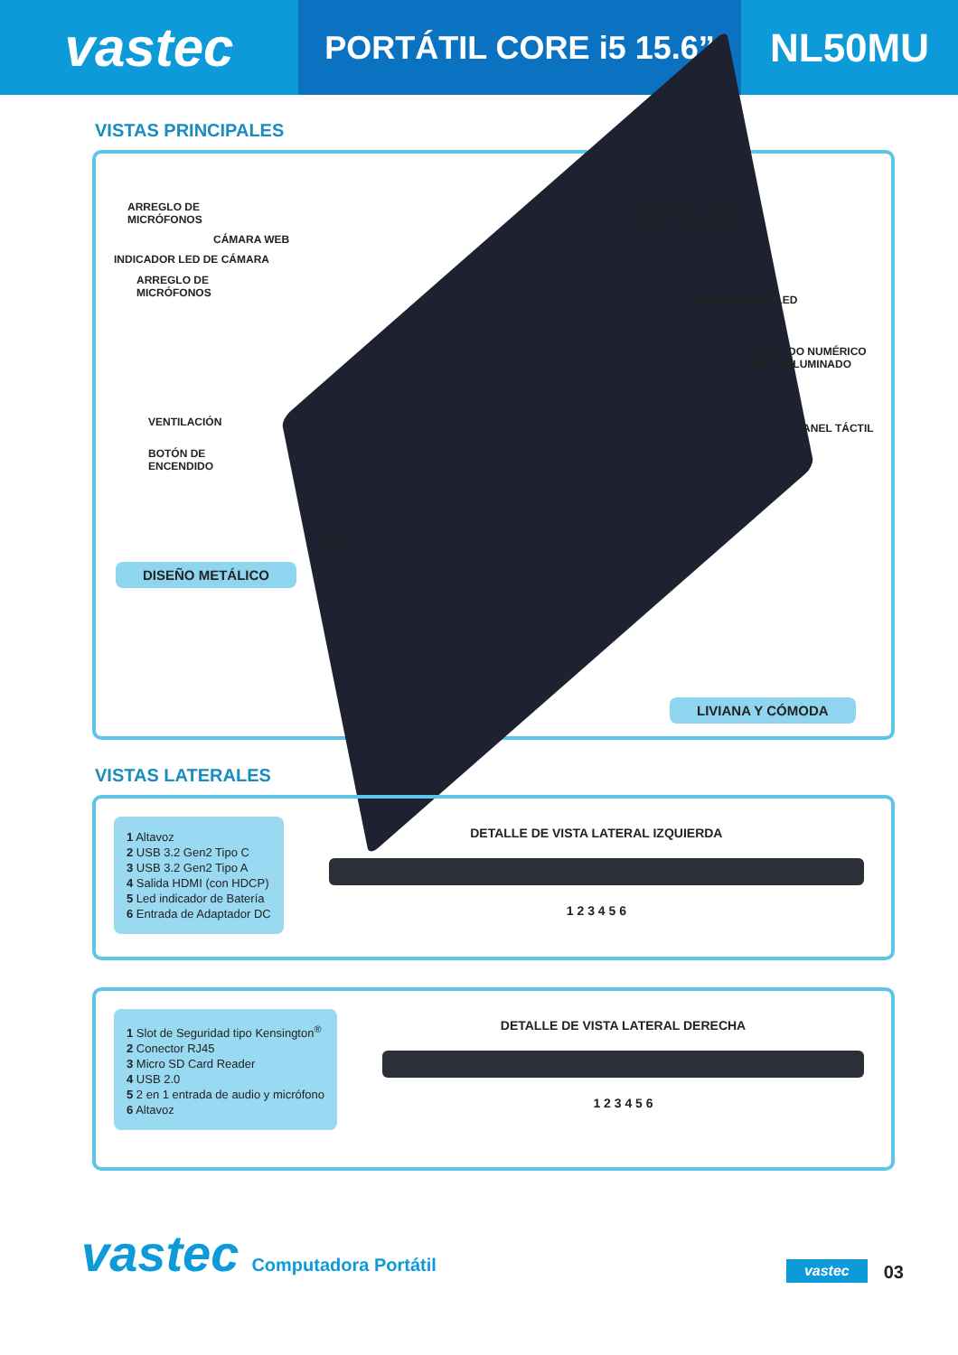vastec
PORTÁTIL CORE i5 15.6”
NL50MU
VISTAS PRINCIPALES
ARREGLO DE
MICRÓFONOS
CÁMARA WEB
INDICADOR LED DE CÁMARA
ARREGLO DE
MICRÓFONOS
PANTALLA FHD 15.6”
1920 x 1080 píxeles
INDICADORES LED
TECLADO NUMÉRICO
RETROILUMINADO
PANEL TÁCTIL
VENTILACIÓN
BOTÓN DE
ENCENDIDO
180°
DISEÑO METÁLICO
LIVIANA Y CÓMODA
VISTAS LATERALES
1 Altavoz
2 USB 3.2 Gen2 Tipo C
3 USB 3.2 Gen2 Tipo A
4 Salida HDMI (con HDCP)
5 Led indicador de Batería
6 Entrada de Adaptador DC
DETALLE DE VISTA LATERAL IZQUIERDA
1 2 3 4 5 6
1 Slot de Seguridad tipo Kensington<sup>®</sup>
2 Conector RJ45
3 Micro SD Card Reader
4 USB 2.0
5 2 en 1 entrada de audio y micrófono
6 Altavoz
DETALLE DE VISTA LATERAL DERECHA
1 2 3 4 5 6
vastec
Computadora Portátil
vastec
03